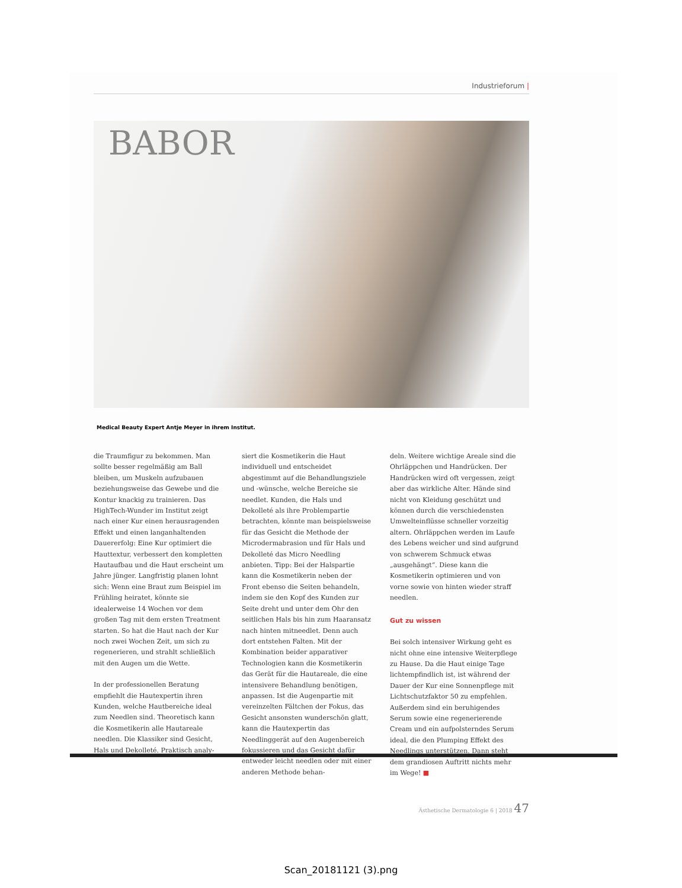Industrieforum |
BABOR
Medical Beauty Expert Antje Meyer in ihrem Institut.
die Traumfigur zu bekommen. Man sollte besser regelmäßig am Ball bleiben, um Muskeln aufzubauen beziehungsweise das Gewebe und die Kontur knackig zu trainieren. Das HighTech-Wunder im Institut zeigt nach einer Kur einen herausragenden Effekt und einen langanhaltenden Dauererfolg: Eine Kur optimiert die Hauttextur, verbessert den kompletten Hautaufbau und die Haut erscheint um Jahre jünger. Langfristig planen lohnt sich: Wenn eine Braut zum Beispiel im Frühling heiratet, könnte sie idealerweise 14 Wochen vor dem großen Tag mit dem ersten Treatment starten. So hat die Haut nach der Kur noch zwei Wochen Zeit, um sich zu regenerieren, und strahlt schließlich mit den Augen um die Wette.
In der professionellen Beratung empfiehlt die Hautexpertin ihren Kunden, welche Hautbereiche ideal zum Needlen sind. Theoretisch kann die Kosmetikerin alle Hautareale needlen. Die Klassiker sind Gesicht, Hals und Dekolleté. Praktisch analy-
siert die Kosmetikerin die Haut individuell und entscheidet abgestimmt auf die Behandlungsziele und -wünsche, welche Bereiche sie needlet. Kunden, die Hals und Dekolleté als ihre Problempartie betrachten, könnte man beispielsweise für das Gesicht die Methode der Microdermabrasion und für Hals und Dekolleté das Micro Needling anbieten. Tipp: Bei der Halspartie kann die Kosmetikerin neben der Front ebenso die Seiten behandeln, indem sie den Kopf des Kunden zur Seite dreht und unter dem Ohr den seitlichen Hals bis hin zum Haaransatz nach hinten mitneedlet. Denn auch dort entstehen Falten. Mit der Kombination beider apparativer Technologien kann die Kosmetikerin das Gerät für die Hautareale, die eine intensivere Behandlung benötigen, anpassen. Ist die Augenpartie mit vereinzelten Fältchen der Fokus, das Gesicht ansonsten wunderschön glatt, kann die Hautexpertin das Needlinggerät auf den Augenbereich fokussieren und das Gesicht dafür entweder leicht needlen oder mit einer anderen Methode behan-
deln. Weitere wichtige Areale sind die Ohrläppchen und Handrücken. Der Handrücken wird oft vergessen, zeigt aber das wirkliche Alter. Hände sind nicht von Kleidung geschützt und können durch die verschiedensten Umwelteinflüsse schneller vorzeitig altern. Ohrläppchen werden im Laufe des Lebens weicher und sind aufgrund von schwerem Schmuck etwas „ausgehängt“. Diese kann die Kosmetikerin optimieren und von vorne sowie von hinten wieder straff needlen.
Gut zu wissen
Bei solch intensiver Wirkung geht es nicht ohne eine intensive Weiterpflege zu Hause. Da die Haut einige Tage lichtempfindlich ist, ist während der Dauer der Kur eine Sonnenpflege mit Lichtschutzfaktor 50 zu empfehlen. Außerdem sind ein beruhigendes Serum sowie eine regenerierende Cream und ein aufpolsterndes Serum ideal, die den Plumping Effekt des Needlings unterstützen. Dann steht dem grandiosen Auftritt nichts mehr im Wege! ■
Ästhetische Dermatologie 6 | 2018 47
Scan_20181121 (3).png